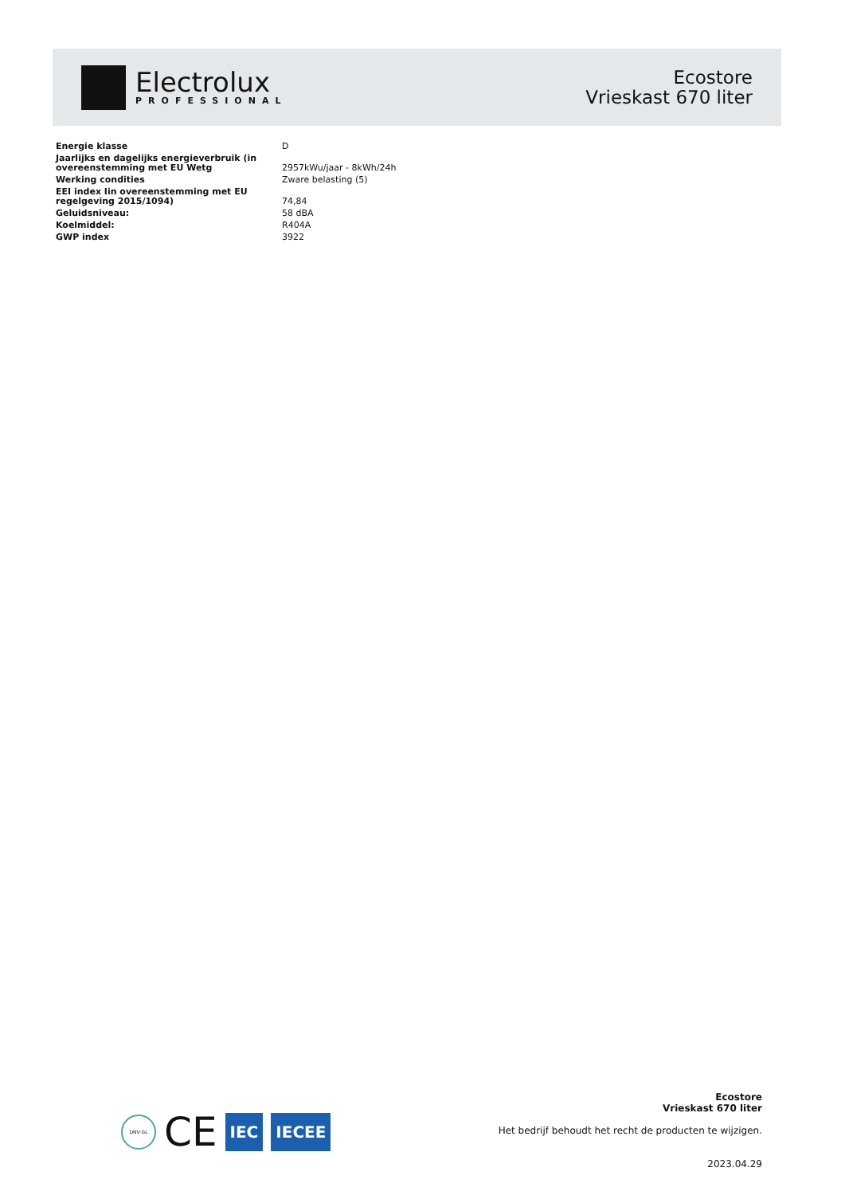Electrolux
PROFESSIONAL
Ecostore
Vrieskast 670 liter
| Energie klasse | D |
| Jaarlijks en dagelijks energieverbruik (in overeenstemming met EU Wetg | 2957kWu/jaar - 8kWh/24h |
| Werking condities | Zware belasting (5) |
| EEI index Iin overeenstemming met EU regelgeving 2015/1094) | 74,84 |
| Geluidsniveau: | 58 dBA |
| Koelmiddel: | R404A |
| GWP index | 3922 |
DNV·GL
CE
IEC IECEE
Ecostore
Vrieskast 670 liter
Het bedrijf behoudt het recht de producten te wijzigen.
2023.04.29